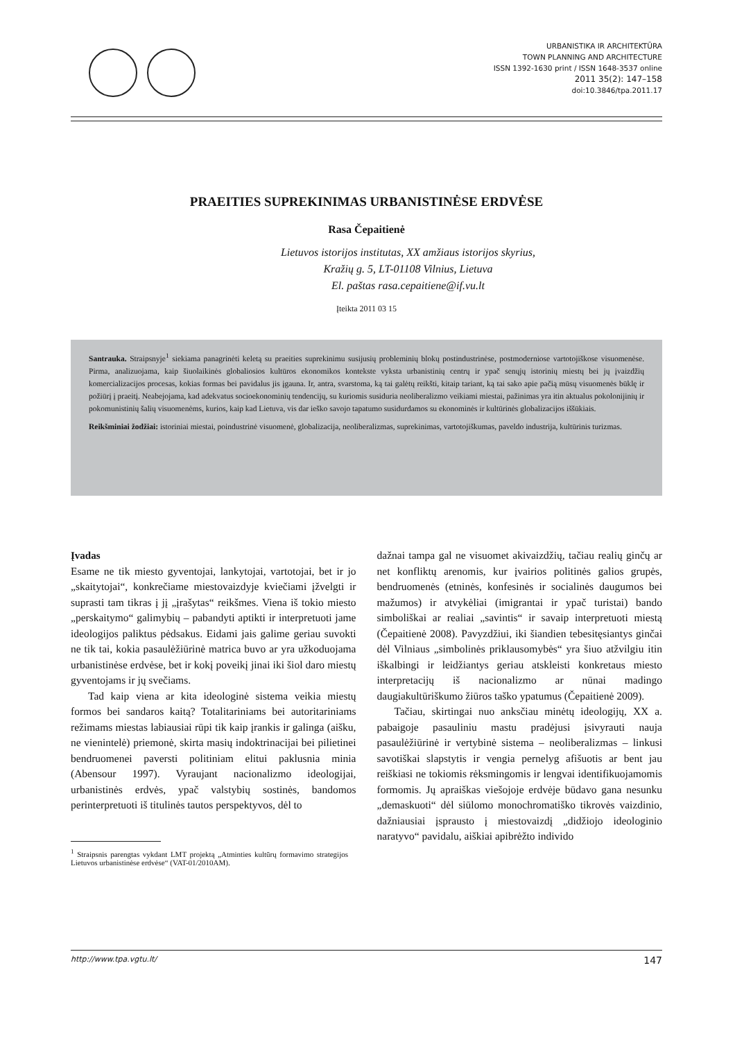URBANISTIKA IR ARCHITEKTŪRA
TOWN PLANNING AND ARCHITECTURE
ISSN 1392-1630 print / ISSN 1648-3537 online
2011 35(2): 147–158
doi:10.3846/tpa.2011.17
PRAEITIES SUPREKINIMAS URBANISTINĖSE ERDVĖSE
Rasa Čepaitienė
Lietuvos istorijos institutas, XX amžiaus istorijos skyrius,
Kražių g. 5, LT-01108 Vilnius, Lietuva
El. paštas rasa.cepaitiene@if.vu.lt
Įteikta 2011 03 15
Santrauka. Straipsnyje<sup>1</sup> siekiama panagrinėti keletą su praeities suprekinimu susijusių probleminių blokų postindustrinėse, postmoderniose vartotojiškose visuomenėse. Pirma, analizuojama, kaip šiuolaikinės globaliosios kultūros ekonomikos kontekste vyksta urbanistinių centrų ir ypač senųjų istorinių miestų bei jų įvaizdžių komercializacijos procesas, kokias formas bei pavidalus jis įgauna. Ir, antra, svarstoma, ką tai galėtų reikšti, kitaip tariant, ką tai sako apie pačią mūsų visuomenės būklę ir požiūrį į praeitį. Neabejojama, kad adekvatus socioekonominių tendencijų, su kuriomis susiduria neoliberalizmo veikiami miestai, pažinimas yra itin aktualus pokolonijinių ir pokomunistinių šalių visuomenėms, kurios, kaip kad Lietuva, vis dar ieško savojo tapatumo susidurdamos su ekonominės ir kultūrinės globalizacijos iššūkiais.
Reikšminiai žodžiai: istoriniai miestai, poindustrinė visuomenė, globalizacija, neoliberalizmas, suprekinimas, vartotojiškumas, paveldo industrija, kultūrinis turizmas.
Įvadas
Esame ne tik miesto gyventojai, lankytojai, vartotojai, bet ir jo „skaitytojai“, konkrečiame miestovaizdyje kviečiami įžvelgti ir suprasti tam tikras į jį „įrašytas“ reikšmes. Viena iš tokio miesto „perskaitymo“ galimybių – pabandyti aptikti ir interpretuoti jame ideologijos paliktus pėdsakus. Eidami jais galime geriau suvokti ne tik tai, kokia pasaulėžiūrinė matrica buvo ar yra užkoduojama urbanistinėse erdvėse, bet ir kokį poveikį jinai iki šiol daro miestų gyventojams ir jų svečiams.
Tad kaip viena ar kita ideologinė sistema veikia miestų formos bei sandaros kaitą? Totalitariniams bei autoritariniams režimams miestas labiausiai rūpi tik kaip įrankis ir galinga (aišku, ne vienintelė) priemonė, skirta masių indoktrinacijai bei pilietinei bendruomenei paversti politiniam elitui paklusnia minia (Abensour 1997). Vyraujant nacionalizmo ideologijai, urbanistinės erdvės, ypač valstybių sostinės, bandomos perinterpretuoti iš titulinės tautos perspektyvos, dėl to
<sup>1</sup> Straipsnis parengtas vykdant LMT projektą „Atminties kultūrų formavimo strategijos Lietuvos urbanistinėse erdvėse“ (VAT-01/2010AM).
dažnai tampa gal ne visuomet akivaizdžių, tačiau realių ginčų ar net konfliktų arenomis, kur įvairios politinės galios grupės, bendruomenės (etninės, konfesinės ir socialinės daugumos bei mažumos) ir atvykėliai (imigrantai ir ypač turistai) bando simboliškai ar realiai „savintis“ ir savaip interpretuoti miestą (Čepaitienė 2008). Pavyzdžiui, iki šiandien tebesitęsiantys ginčai dėl Vilniaus „simbolinės priklausomybės“ yra šiuo atžvilgiu itin iškalbingi ir leidžiantys geriau atskleisti konkretaus miesto interpretacijų iš nacionalizmo ar nūnai madingo daugiakultūriškumo žiūros taško ypatumus (Čepaitienė 2009).
Tačiau, skirtingai nuo anksčiau minėtų ideologijų, XX a. pabaigoje pasauliniu mastu pradėjusi įsivyrauti nauja pasaulėžiūrinė ir vertybinė sistema – neoliberalizmas – linkusi savotiškai slapstytis ir vengia pernelyg afišuotis ar bent jau reiškiasi ne tokiomis rėksmingomis ir lengvai identifikuojamomis formomis. Jų apraiškas viešojoje erdvėje būdavo gana nesunku „demaskuoti“ dėl siūlomo monochromatiško tikrovės vaizdinio, dažniausiai įsprausto į miestovaizdį „didžiojo ideologinio naratyvo“ pavidalu, aiškiai apibrėžto individo
http://www.tpa.vgtu.lt/ 147